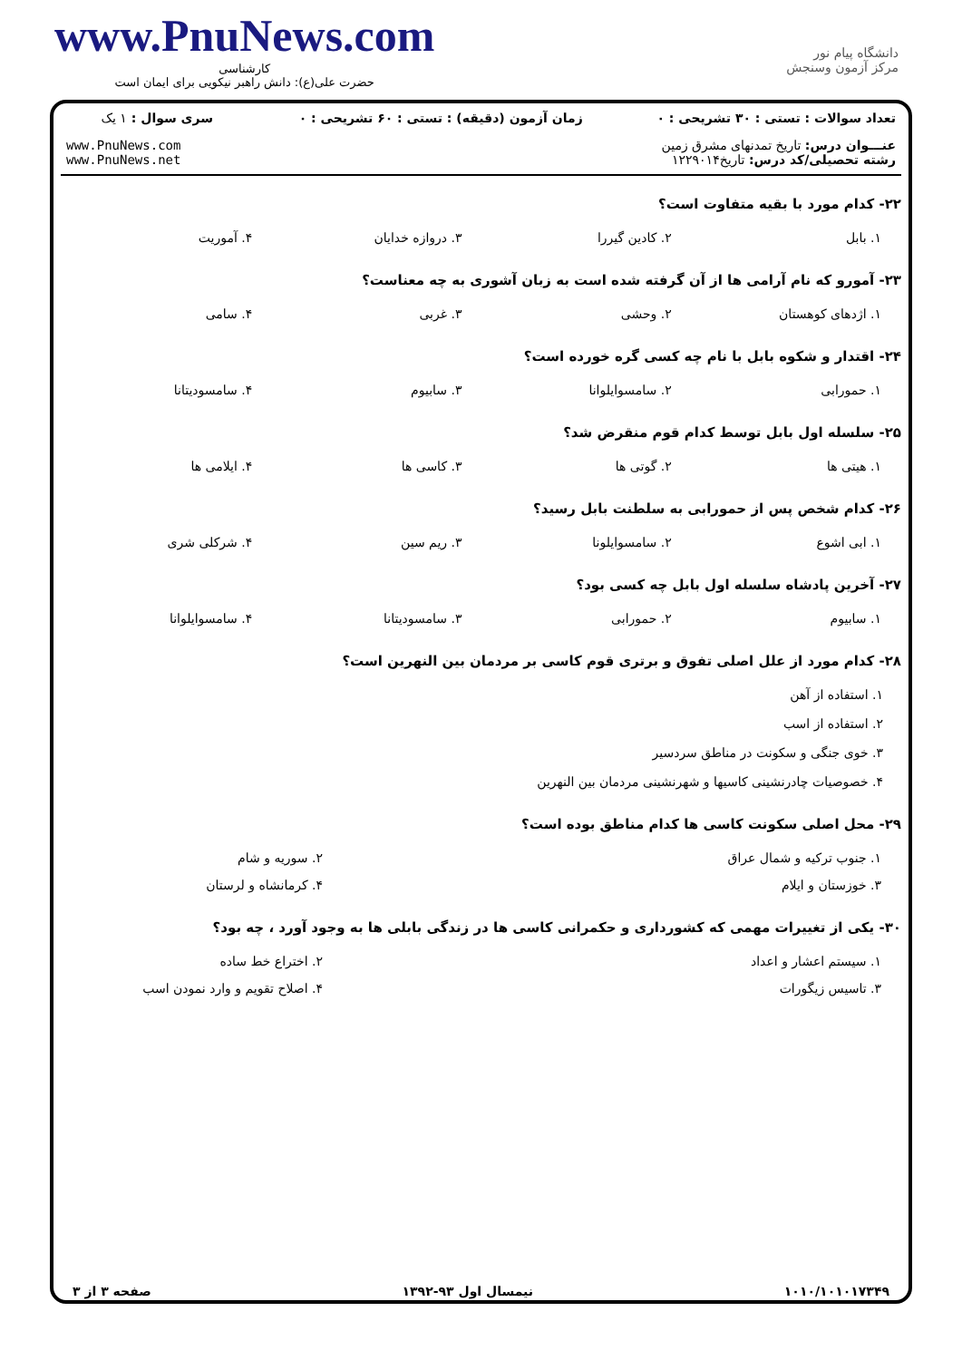www.PnuNews.com
کارشناسی
حضرت علی(ع): دانش راهبر نیکویی برای ایمان است
دانشگاه پیام نور
مرکز آزمون وسنجش
| تعداد سوالات : تستی : ۳۰ تشریحی : ۰ | زمان آزمون (دقیقه) : تستی : ۶۰ تشریحی : ۰ | سری سوال : ۱ یک |
| عنـــوان درس: تاریخ تمدنهای مشرق زمین رشته تحصیلی/کد درس: تاریخ۱۲۲۹۰۱۴ | | www.PnuNews.com www.PnuNews.net |
۲۲- کدام مورد با بقیه متفاوت است؟
| ۱. بابل | ۲. کادین گیررا | ۳. دروازه خدایان | ۴. آموریت |
۲۳- آمورو که نام آرامی ها از آن گرفته شده است به زبان آشوری به چه معناست؟
| ۱. اژدهای کوهستان | ۲. وحشی | ۳. غربی | ۴. سامی |
۲۴- اقتدار و شکوه بابل با نام چه کسی گره خورده است؟
| ۱. حمورابی | ۲. سامسوایلوانا | ۳. سابیوم | ۴. سامسودیتانا |
۲۵- سلسله اول بابل توسط کدام قوم منقرض شد؟
| ۱. هیتی ها | ۲. گوتی ها | ۳. کاسی ها | ۴. ایلامی ها |
۲۶- کدام شخص پس از حمورابی به سلطنت بابل رسید؟
| ۱. ابی اشوع | ۲. سامسوایلونا | ۳. ریم سین | ۴. شرکلی شری |
۲۷- آخرین پادشاه سلسله اول بابل چه کسی بود؟
| ۱. سابیوم | ۲. حمورابی | ۳. سامسودیتانا | ۴. سامسوایلوانا |
۲۸- کدام مورد از علل اصلی تفوق و برتری قوم کاسی بر مردمان بین النهرین است؟
۱. استفاده از آهن
۲. استفاده از اسب
۳. خوی جنگی و سکونت در مناطق سردسیر
۴. خصوصیات چادرنشینی کاسیها و شهرنشینی مردمان بین النهرین
۲۹- محل اصلی سکونت کاسی ها کدام مناطق بوده است؟
| ۱. جنوب ترکیه و شمال عراق | ۲. سوریه و شام |
| ۳. خوزستان و ایلام | ۴. کرمانشاه و لرستان |
۳۰- یکی از تغییرات مهمی که کشورداری و حکمرانی کاسی ها در زندگی بابلی ها به وجود آورد ، چه بود؟
| ۱. سیستم اعشار و اعداد | ۲. اختراع خط ساده |
| ۳. تاسیس زیگورات | ۴. اصلاح تقویم و وارد نمودن اسب |
۱۰۱۰/۱۰۱۰۱۷۳۴۹ نیمسال اول ۹۳-۱۳۹۲ صفحه ۳ از ۳